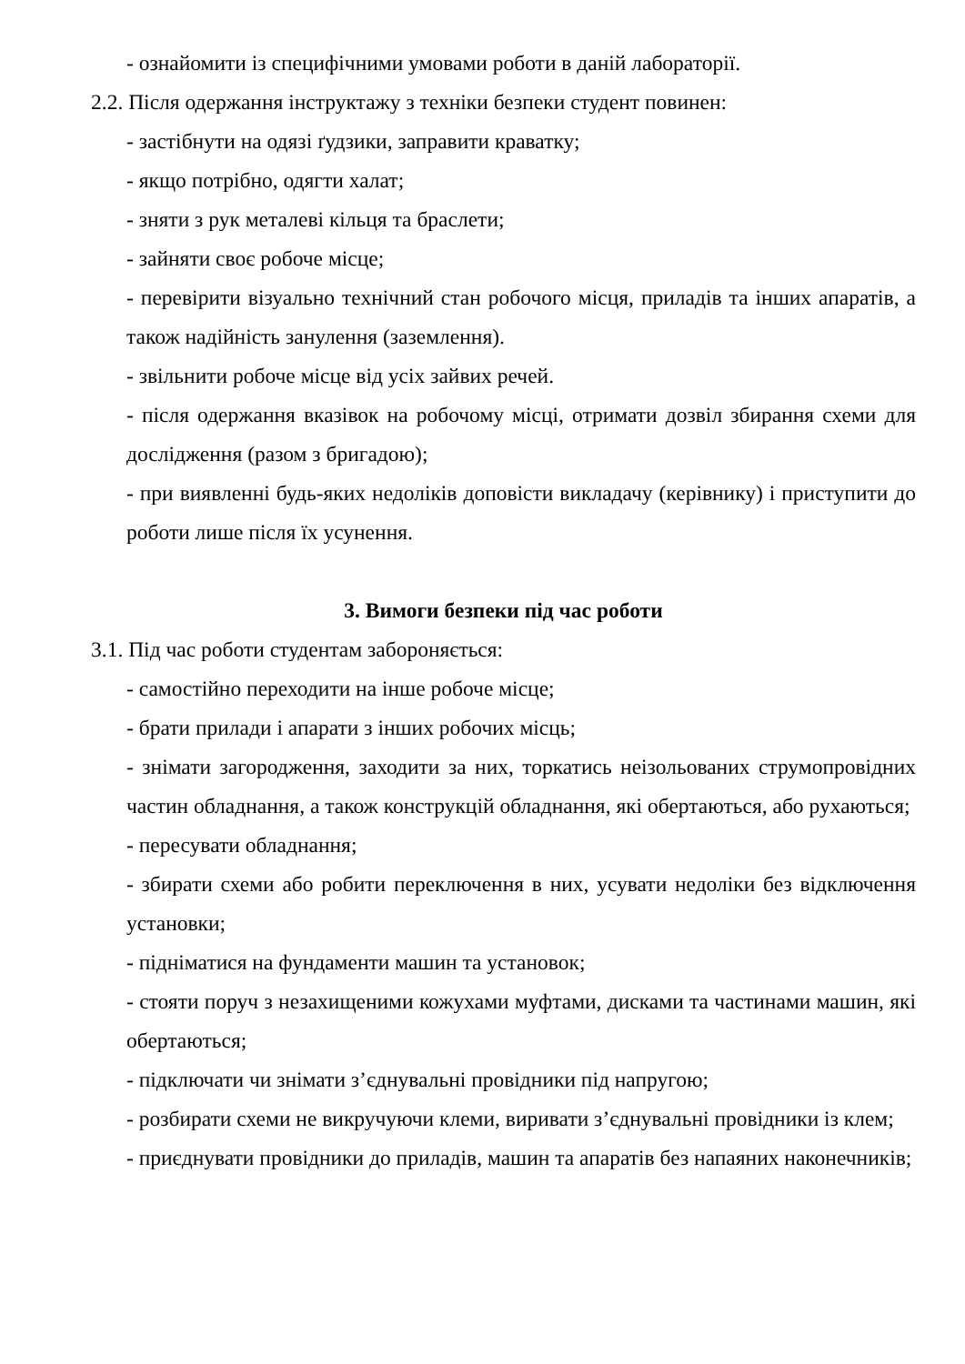- ознайомити із специфічними умовами роботи в даній лабораторії.
2.2. Після одержання інструктажу з техніки безпеки студент повинен:
- застібнути на одязі ґудзики, заправити краватку;
- якщо потрібно, одягти халат;
- зняти з рук металеві кільця та браслети;
- зайняти своє робоче місце;
- перевірити візуально технічний стан робочого місця, приладів та інших апаратів, а також надійність занулення (заземлення).
- звільнити робоче місце від усіх зайвих речей.
- після одержання вказівок на робочому місці, отримати дозвіл збирання схеми для дослідження (разом з бригадою);
- при виявленні будь-яких недоліків доповісти викладачу (керівнику) і приступити до роботи лише після їх усунення.
3. Вимоги безпеки під час роботи
3.1. Під час роботи студентам забороняється:
- самостійно переходити на інше робоче місце;
- брати прилади і апарати з інших робочих місць;
- знімати загородження, заходити за них, торкатись неізольованих струмопровідних частин обладнання, а також конструкцій обладнання, які обертаються, або рухаються;
- пересувати обладнання;
- збирати схеми або робити переключення в них, усувати недоліки без відключення установки;
- підніматися на фундаменти машин та установок;
- стояти поруч з незахищеними кожухами муфтами, дисками та частинами машин, які обертаються;
- підключати чи знімати з’єднувальні провідники під напругою;
- розбирати схеми не викручуючи клеми, виривати з’єднувальні провідники із клем;
- приєднувати провідники до приладів, машин та апаратів без напаяних наконечників;